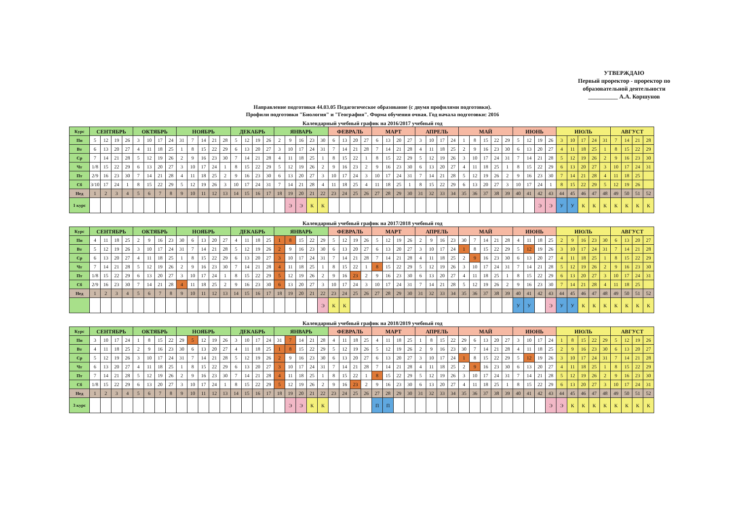УТВЕРЖДАЮ
Первый проректор - проректор по образовательной деятельности
__________ А.А. Коршунов
Направление подготовки 44.03.05 Педагогическое образование (с двумя профилями подготовки).
Профили подготовки "Биология" и "География". Форма обучения очная. Год начала подготовки: 2016
Календарный учебный график на 2016/2017 учебный год
| Курс | СЕНТЯБРЬ | | | | ОКТЯБРЬ | | | | НОЯБРЬ | | | | | ДЕКАБРЬ | | | | ЯНВАРЬ | | | | | ФЕВРАЛЬ | | | | МАРТ | | | | АПРЕЛЬ | | | | МАЙ | | | | | ИЮНЬ | | | | ИЮЛЬ | | | | | АВГУСТ | | | |
| Пн | 5 | 12 | 19 | 26 | 3 | 10 | 17 | 24 | 31 | 7 | 14 | 21 | 28 | 5 | 12 | 19 | 26 | 2 | 9 | 16 | 23 | 30 | 6 | 13 | 20 | 27 | 6 | 13 | 20 | 27 | 3 | 10 | 17 | 24 | 1 | 8 | 15 | 22 | 29 | 5 | 12 | 19 | 26 | 3 | 10 | 17 | 24 | 31 | 7 | 14 | 21 | 28 |
| Вт | 6 | 13 | 20 | 27 | 4 | 11 | 18 | 25 | 1 | 8 | 15 | 22 | 29 | 6 | 13 | 20 | 27 | 3 | 10 | 17 | 24 | 31 | 7 | 14 | 21 | 28 | 7 | 14 | 21 | 28 | 4 | 11 | 18 | 25 | 2 | 9 | 16 | 23 | 30 | 6 | 13 | 20 | 27 | 4 | 11 | 18 | 25 | 1 | 8 | 15 | 22 | 29 |
| Ср | 7 | 14 | 21 | 28 | 5 | 12 | 19 | 26 | 2 | 9 | 16 | 23 | 30 | 7 | 14 | 21 | 28 | 4 | 11 | 18 | 25 | 1 | 8 | 15 | 22 | 1 | 8 | 15 | 22 | 29 | 5 | 12 | 19 | 26 | 3 | 10 | 17 | 24 | 31 | 7 | 14 | 21 | 28 | 5 | 12 | 19 | 26 | 2 | 9 | 16 | 23 | 30 |
| Чт | 1/8 | 15 | 22 | 29 | 6 | 13 | 20 | 27 | 3 | 10 | 17 | 24 | 1 | 8 | 15 | 22 | 29 | 5 | 12 | 19 | 26 | 2 | 9 | 16 | 23 | 2 | 9 | 16 | 23 | 30 | 6 | 13 | 20 | 27 | 4 | 11 | 18 | 25 | 1 | 8 | 15 | 22 | 29 | 6 | 13 | 20 | 27 | 3 | 10 | 17 | 24 | 31 |
| Пт | 2/9 | 16 | 23 | 30 | 7 | 14 | 21 | 28 | 4 | 11 | 18 | 25 | 2 | 9 | 16 | 23 | 30 | 6 | 13 | 20 | 27 | 3 | 10 | 17 | 24 | 3 | 10 | 17 | 24 | 31 | 7 | 14 | 21 | 28 | 5 | 12 | 19 | 26 | 2 | 9 | 16 | 23 | 30 | 7 | 14 | 21 | 28 | 4 | 11 | 18 | 25 | |
| Сб | 3/10 | 17 | 24 | 1 | 8 | 15 | 22 | 29 | 5 | 12 | 19 | 26 | 3 | 10 | 17 | 24 | 31 | 7 | 14 | 21 | 28 | 4 | 11 | 18 | 25 | 4 | 11 | 18 | 25 | 1 | 8 | 15 | 22 | 29 | 6 | 13 | 20 | 27 | 3 | 10 | 17 | 24 | 1 | 8 | 15 | 22 | 29 | 5 | 12 | 19 | 26 | |
| Нед | 1 | 2 | 3 | 4 | 5 | 6 | 7 | 8 | 9 | 10 | 11 | 12 | 13 | 14 | 15 | 16 | 17 | 18 | 19 | 20 | 21 | 22 | 23 | 24 | 25 | 26 | 27 | 28 | 29 | 30 | 31 | 32 | 33 | 34 | 35 | 36 | 37 | 38 | 39 | 40 | 41 | 42 | 43 | 44 | 45 | 46 | 47 | 48 | 49 | 50 | 51 | 52 |
| 1 курс | | | | | | | | | | | | | | | | | | | Э | Э | К | К | | | | | | | | | | | | | | | | | | | | Э | Э | У | У | К | К | К | К | К | К | К |
Календарный учебный график на 2017/2018 учебный год
| Курс | СЕНТЯБРЬ | | | | ОКТЯБРЬ | | | | НОЯБРЬ | | | | | ДЕКАБРЬ | | | | ЯНВАРЬ | | | | | ФЕВРАЛЬ | | | | МАРТ | | | | АПРЕЛЬ | | | | МАЙ | | | | | ИЮНЬ | | | | ИЮЛЬ | | | | | АВГУСТ | | | |
| Пн | 4 | 11 | 18 | 25 | 2 | 9 | 16 | 23 | 30 | 6 | 13 | 20 | 27 | 4 | 11 | 18 | 25 | 1 | 8 | 15 | 22 | 29 | 5 | 12 | 19 | 26 | 5 | 12 | 19 | 26 | 2 | 9 | 16 | 23 | 30 | 7 | 14 | 21 | 28 | 4 | 11 | 18 | 25 | 2 | 9 | 16 | 23 | 30 | 6 | 13 | 20 | 27 |
| Вт | 5 | 12 | 19 | 26 | 3 | 10 | 17 | 24 | 31 | 7 | 14 | 21 | 28 | 5 | 12 | 19 | 26 | 2 | 9 | 16 | 23 | 30 | 6 | 13 | 20 | 27 | 6 | 13 | 20 | 27 | 3 | 10 | 17 | 24 | 1 | 8 | 15 | 22 | 29 | 5 | 12 | 19 | 26 | 3 | 10 | 17 | 24 | 31 | 7 | 14 | 21 | 28 |
| Ср | 6 | 13 | 20 | 27 | 4 | 11 | 18 | 25 | 1 | 8 | 15 | 22 | 29 | 6 | 13 | 20 | 27 | 3 | 10 | 17 | 24 | 31 | 7 | 14 | 21 | 28 | 7 | 14 | 21 | 28 | 4 | 11 | 18 | 25 | 2 | 9 | 16 | 23 | 30 | 6 | 13 | 20 | 27 | 4 | 11 | 18 | 25 | 1 | 8 | 15 | 22 | 29 |
| Чт | 7 | 14 | 21 | 28 | 5 | 12 | 19 | 26 | 2 | 9 | 16 | 23 | 30 | 7 | 14 | 21 | 28 | 4 | 11 | 18 | 25 | 1 | 8 | 15 | 22 | 1 | 8 | 15 | 22 | 29 | 5 | 12 | 19 | 26 | 3 | 10 | 17 | 24 | 31 | 7 | 14 | 21 | 28 | 5 | 12 | 19 | 26 | 2 | 9 | 16 | 23 | 30 |
| Пт | 1/8 | 15 | 22 | 29 | 6 | 13 | 20 | 27 | 3 | 10 | 17 | 24 | 1 | 8 | 15 | 22 | 29 | 5 | 12 | 19 | 26 | 2 | 9 | 16 | 23 | 2 | 9 | 16 | 23 | 30 | 6 | 13 | 20 | 27 | 4 | 11 | 18 | 25 | 1 | 8 | 15 | 22 | 29 | 6 | 13 | 20 | 27 | 3 | 10 | 17 | 24 | 31 |
| Сб | 2/9 | 16 | 23 | 30 | 7 | 14 | 21 | 28 | 4 | 11 | 18 | 25 | 2 | 9 | 16 | 23 | 30 | 6 | 13 | 20 | 27 | 3 | 10 | 17 | 24 | 3 | 10 | 17 | 24 | 31 | 7 | 14 | 21 | 28 | 5 | 12 | 19 | 26 | 2 | 9 | 16 | 23 | 30 | 7 | 14 | 21 | 28 | 4 | 11 | 18 | 25 | |
| Нед | 1 | 2 | 3 | 4 | 5 | 6 | 7 | 8 | 9 | 10 | 11 | 12 | 13 | 14 | 15 | 16 | 17 | 18 | 19 | 20 | 21 | 22 | 23 | 24 | 25 | 26 | 27 | 28 | 29 | 30 | 31 | 32 | 33 | 34 | 35 | 36 | 37 | 38 | 39 | 40 | 41 | 42 | 43 | 44 | 45 | 46 | 47 | 48 | 49 | 50 | 51 | 52 |
| | | | | | | | | | | | | | | | | | | | | | | Э | К | К | | | | | | | | | | | | | | | | У | У | | Э | У | У | К | К | К | К | К | К | К |
Календарный учебный график на 2018/2019 учебный год
| Курс | СЕНТЯБРЬ | | | | ОКТЯБРЬ | | | | НОЯБРЬ | | | | | ДЕКАБРЬ | | | | ЯНВАРЬ | | | | | ФЕВРАЛЬ | | | | МАРТ | | | | АПРЕЛЬ | | | | МАЙ | | | | | ИЮНЬ | | | | ИЮЛЬ | | | | | АВГУСТ | | | |
| Пн | 3 | 10 | 17 | 24 | 1 | 8 | 15 | 22 | 29 | 5 | 12 | 19 | 26 | 3 | 10 | 17 | 24 | 31 | 7 | 14 | 21 | 28 | 4 | 11 | 18 | 25 | 4 | 11 | 18 | 25 | 1 | 8 | 15 | 22 | 29 | 6 | 13 | 20 | 27 | 3 | 10 | 17 | 24 | 1 | 8 | 15 | 22 | 29 | 5 | 12 | 19 | 26 |
| Вт | 4 | 11 | 18 | 25 | 2 | 9 | 16 | 23 | 30 | 6 | 13 | 20 | 27 | 4 | 11 | 18 | 25 | 1 | 8 | 15 | 22 | 29 | 5 | 12 | 19 | 26 | 5 | 12 | 19 | 26 | 2 | 9 | 16 | 23 | 30 | 7 | 14 | 21 | 28 | 4 | 11 | 18 | 25 | 2 | 9 | 16 | 23 | 30 | 6 | 13 | 20 | 27 |
| Ср | 5 | 12 | 19 | 26 | 3 | 10 | 17 | 24 | 31 | 7 | 14 | 21 | 28 | 5 | 12 | 19 | 26 | 2 | 9 | 16 | 23 | 30 | 6 | 13 | 20 | 27 | 6 | 13 | 20 | 27 | 3 | 10 | 17 | 24 | 1 | 8 | 15 | 22 | 29 | 5 | 12 | 19 | 26 | 3 | 10 | 17 | 24 | 31 | 7 | 14 | 21 | 28 |
| Чт | 6 | 13 | 20 | 27 | 4 | 11 | 18 | 25 | 1 | 8 | 15 | 22 | 29 | 6 | 13 | 20 | 27 | 3 | 10 | 17 | 24 | 31 | 7 | 14 | 21 | 28 | 7 | 14 | 21 | 28 | 4 | 11 | 18 | 25 | 2 | 9 | 16 | 23 | 30 | 6 | 13 | 20 | 27 | 4 | 11 | 18 | 25 | 1 | 8 | 15 | 22 | 29 |
| Пт | 7 | 14 | 21 | 28 | 5 | 12 | 19 | 26 | 2 | 9 | 16 | 23 | 30 | 7 | 14 | 21 | 28 | 4 | 11 | 18 | 25 | 1 | 8 | 15 | 22 | 1 | 8 | 15 | 22 | 29 | 5 | 12 | 19 | 26 | 3 | 10 | 17 | 24 | 31 | 7 | 14 | 21 | 28 | 5 | 12 | 19 | 26 | 2 | 9 | 16 | 23 | 30 |
| Сб | 1/8 | 15 | 22 | 29 | 6 | 13 | 20 | 27 | 3 | 10 | 17 | 24 | 1 | 8 | 15 | 22 | 29 | 5 | 12 | 19 | 26 | 2 | 9 | 16 | 23 | 2 | 9 | 16 | 23 | 30 | 6 | 13 | 20 | 27 | 4 | 11 | 18 | 25 | 1 | 8 | 15 | 22 | 29 | 6 | 13 | 20 | 27 | 3 | 10 | 17 | 24 | 31 |
| Нед | 1 | 2 | 3 | 4 | 5 | 6 | 7 | 8 | 9 | 10 | 11 | 12 | 13 | 14 | 15 | 16 | 17 | 18 | 19 | 20 | 21 | 22 | 23 | 24 | 25 | 26 | 27 | 28 | 29 | 30 | 31 | 32 | 33 | 34 | 35 | 36 | 37 | 38 | 39 | 40 | 41 | 42 | 43 | 44 | 45 | 46 | 47 | 48 | 49 | 50 | 51 | 52 |
| 3 курс | | | | | | | | | | | | | | | | | | | Э | Э | К | К | | | | | П | П | | | | | | | | | | | | | | | Э | Э | К | К | К | К | К | К | К | К |